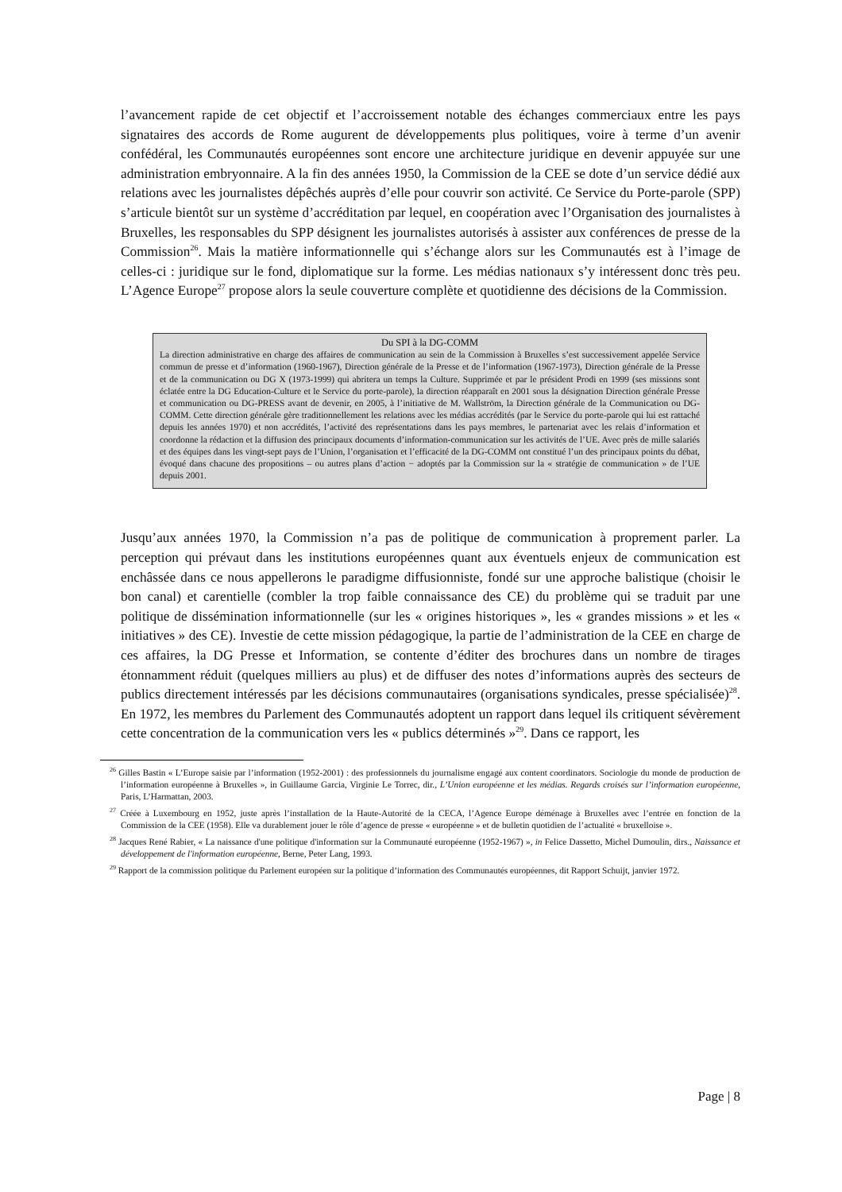l’avancement rapide de cet objectif et l’accroissement notable des échanges commerciaux entre les pays signataires des accords de Rome augurent de développements plus politiques, voire à terme d’un avenir confédéral, les Communautés européennes sont encore une architecture juridique en devenir appuyée sur une administration embryonnaire. A la fin des années 1950, la Commission de la CEE se dote d’un service dédié aux relations avec les journalistes dépêchés auprès d’elle pour couvrir son activité. Ce Service du Porte-parole (SPP) s’articule bientôt sur un système d’accréditation par lequel, en coopération avec l’Organisation des journalistes à Bruxelles, les responsables du SPP désignent les journalistes autorisés à assister aux conférences de presse de la Commission<sup>26</sup>. Mais la matière informationnelle qui s’échange alors sur les Communautés est à l’image de celles-ci : juridique sur le fond, diplomatique sur la forme. Les médias nationaux s’y intéressent donc très peu. L’Agence Europe<sup>27</sup> propose alors la seule couverture complète et quotidienne des décisions de la Commission.
Du SPI à la DG-COMM
La direction administrative en charge des affaires de communication au sein de la Commission à Bruxelles s’est successivement appelée Service commun de presse et d’information (1960-1967), Direction générale de la Presse et de l’information (1967-1973), Direction générale de la Presse et de la communication ou DG X (1973-1999) qui abritera un temps la Culture. Supprimée et par le président Prodi en 1999 (ses missions sont éclatée entre la DG Education-Culture et le Service du porte-parole), la direction réapparaît en 2001 sous la désignation Direction générale Presse et communication ou DG-PRESS avant de devenir, en 2005, à l’initiative de M. Wallström, la Direction générale de la Communication ou DG-COMM. Cette direction générale gère traditionnellement les relations avec les médias accrédités (par le Service du porte-parole qui lui est rattaché depuis les années 1970) et non accrédités, l’activité des représentations dans les pays membres, le partenariat avec les relais d’information et coordonne la rédaction et la diffusion des principaux documents d’information-communication sur les activités de l’UE. Avec près de mille salariés et des équipes dans les vingt-sept pays de l’Union, l’organisation et l’efficacité de la DG-COMM ont constitué l’un des principaux points du débat, évoqué dans chacune des propositions – ou autres plans d’action − adoptés par la Commission sur la « stratégie de communication » de l’UE depuis 2001.
Jusqu’aux années 1970, la Commission n’a pas de politique de communication à proprement parler. La perception qui prévaut dans les institutions européennes quant aux éventuels enjeux de communication est enchâssée dans ce nous appellerons le paradigme diffusionniste, fondé sur une approche balistique (choisir le bon canal) et carentielle (combler la trop faible connaissance des CE) du problème qui se traduit par une politique de dissémination informationnelle (sur les « origines historiques », les « grandes missions » et les « initiatives » des CE). Investie de cette mission pédagogique, la partie de l’administration de la CEE en charge de ces affaires, la DG Presse et Information, se contente d’éditer des brochures dans un nombre de tirages étonnamment réduit (quelques milliers au plus) et de diffuser des notes d’informations auprès des secteurs de publics directement intéressés par les décisions communautaires (organisations syndicales, presse spécialisée)<sup>28</sup>. En 1972, les membres du Parlement des Communautés adoptent un rapport dans lequel ils critiquent sévèrement cette concentration de la communication vers les « publics déterminés »<sup>29</sup>. Dans ce rapport, les
<sup>26</sup> Gilles Bastin « L’Europe saisie par l’information (1952-2001) : des professionnels du journalisme engagé aux content coordinators. Sociologie du monde de production de l’information européenne à Bruxelles », in Guillaume Garcia, Virginie Le Torrec, dir., L’Union européenne et les médias. Regards croisés sur l’information européenne, Paris, L’Harmattan, 2003.
<sup>27</sup> Créée à Luxembourg en 1952, juste après l’installation de la Haute-Autorité de la CECA, l’Agence Europe déménage à Bruxelles avec l’entrée en fonction de la Commission de la CEE (1958). Elle va durablement jouer le rôle d’agence de presse « européenne » et de bulletin quotidien de l’actualité « bruxelloise ».
<sup>28</sup> Jacques René Rabier, « La naissance d'une politique d'information sur la Communauté européenne (1952-1967) », in Felice Dassetto, Michel Dumoulin, dirs., Naissance et développement de l'information européenne, Berne, Peter Lang, 1993.
<sup>29</sup> Rapport de la commission politique du Parlement européen sur la politique d’information des Communautés européennes, dit Rapport Schuijt, janvier 1972.
Page | 8